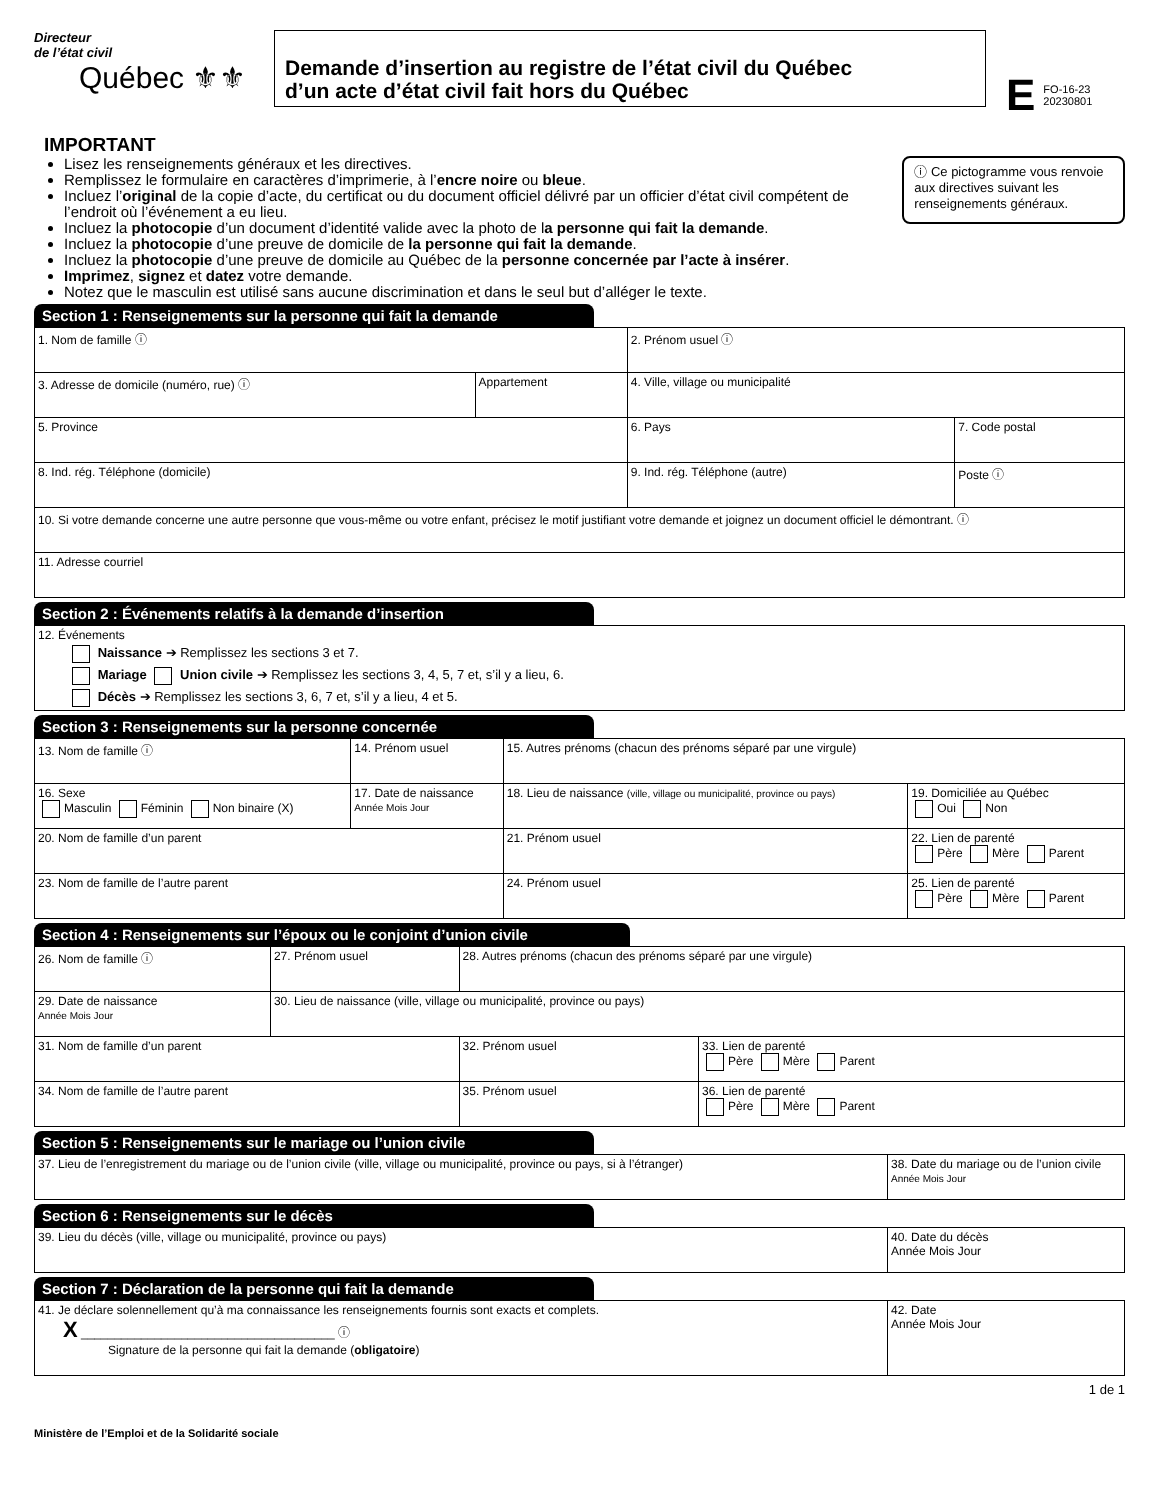Directeur
de l’état civil
Québec ⚜⚜
Demande d’insertion au registre de l’état civil du Québec
d’un acte d’état civil fait hors du Québec
E FO-16-23
20230801
IMPORTANT
Lisez les renseignements généraux et les directives.
Remplissez le formulaire en caractères d’imprimerie, à l’encre noire ou bleue.
Incluez l’original de la copie d’acte, du certificat ou du document officiel délivré par un officier d’état civil compétent de l’endroit où l’événement a eu lieu.
Incluez la photocopie d’un document d’identité valide avec la photo de la personne qui fait la demande.
Incluez la photocopie d’une preuve de domicile de la personne qui fait la demande.
Incluez la photocopie d’une preuve de domicile au Québec de la personne concernée par l’acte à insérer.
Imprimez, signez et datez votre demande.
Notez que le masculin est utilisé sans aucune discrimination et dans le seul but d’alléger le texte.
ⓘ Ce pictogramme vous renvoie aux directives suivant les renseignements généraux.
Section 1 : Renseignements sur la personne qui fait la demande
| 1. Nom de famille ⓘ | | 2. Prénom usuel ⓘ | |
| 3. Adresse de domicile (numéro, rue) ⓘ | Appartement | 4. Ville, village ou municipalité | |
| 5. Province | | 6. Pays | 7. Code postal |
| 8. Ind. rég. Téléphone (domicile) | | 9. Ind. rég. Téléphone (autre) | Poste ⓘ |
| 10. Si votre demande concerne une autre personne que vous-même ou votre enfant, précisez le motif justifiant votre demande et joignez un document officiel le démontrant. ⓘ | | | |
| 11. Adresse courriel | | | |
Section 2 : Événements relatifs à la demande d’insertion
| 12. Événements Naissance ➔ Remplissez les sections 3 et 7. Mariage Union civile ➔ Remplissez les sections 3, 4, 5, 7 et, s’il y a lieu, 6. Décès ➔ Remplissez les sections 3, 6, 7 et, s’il y a lieu, 4 et 5. |
Section 3 : Renseignements sur la personne concernée
| 13. Nom de famille ⓘ | 14. Prénom usuel | 15. Autres prénoms (chacun des prénoms séparé par une virgule) | |
| 16. Sexe Masculin Féminin Non binaire (X) | 17. Date de naissance Année Mois Jour | 18. Lieu de naissance (ville, village ou municipalité, province ou pays) | 19. Domiciliée au Québec Oui Non |
| 20. Nom de famille d’un parent | | 21. Prénom usuel | 22. Lien de parenté Père Mère Parent |
| 23. Nom de famille de l’autre parent | | 24. Prénom usuel | 25. Lien de parenté Père Mère Parent |
Section 4 : Renseignements sur l’époux ou le conjoint d’union civile
| 26. Nom de famille ⓘ | 27. Prénom usuel | 28. Autres prénoms (chacun des prénoms séparé par une virgule) | |
| 29. Date de naissance Année Mois Jour | 30. Lieu de naissance (ville, village ou municipalité, province ou pays) | | |
| 31. Nom de famille d’un parent | | 32. Prénom usuel | 33. Lien de parenté Père Mère Parent |
| 34. Nom de famille de l’autre parent | | 35. Prénom usuel | 36. Lien de parenté Père Mère Parent |
Section 5 : Renseignements sur le mariage ou l’union civile
| 37. Lieu de l’enregistrement du mariage ou de l’union civile (ville, village ou municipalité, province ou pays, si à l’étranger) | 38. Date du mariage ou de l’union civile Année Mois Jour |
Section 6 : Renseignements sur le décès
| 39. Lieu du décès (ville, village ou municipalité, province ou pays) | 40. Date du décès Année Mois Jour |
Section 7 : Déclaration de la personne qui fait la demande
| 41. Je déclare solennellement qu’à ma connaissance les renseignements fournis sont exacts et complets. X ______________________________________ ⓘ Signature de la personne qui fait la demande ( obligatoire ) | 42. Date Année Mois Jour |
1 de 1
Ministère de l’Emploi et de la Solidarité sociale